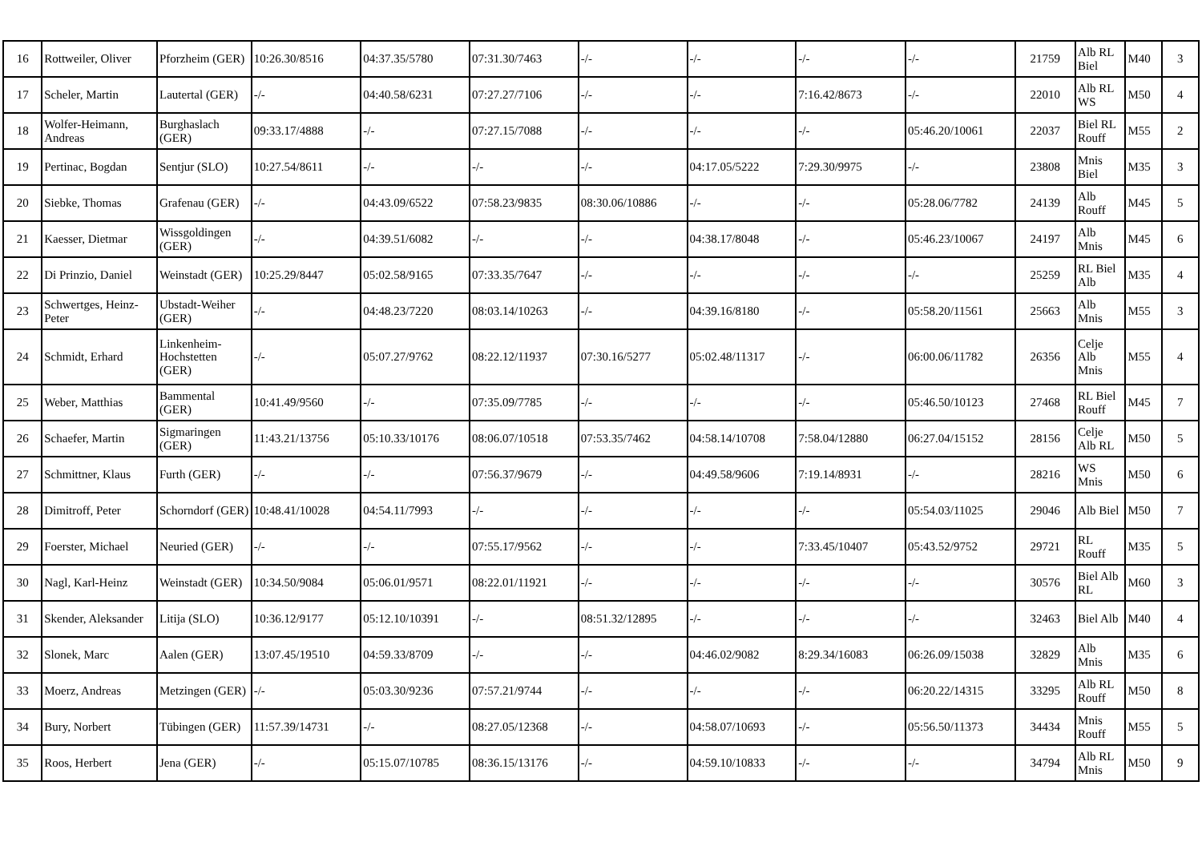| 16 | Rottweiler, Oliver | Pforzheim (GER) | 10:26.30/8516 | 04:37.35/5780 | 07:31.30/7463 | -/- | -/- | -/- | -/- | 21759 | Alb RL Biel | M40 | 3 |
| 17 | Scheler, Martin | Lautertal (GER) | -/- | 04:40.58/6231 | 07:27.27/7106 | -/- | -/- | 7:16.42/8673 | -/- | 22010 | Alb RL WS | M50 | 4 |
| 18 | Wolfer-Heimann, Andreas | Burghaslach (GER) | 09:33.17/4888 | -/- | 07:27.15/7088 | -/- | -/- | -/- | 05:46.20/10061 | 22037 | Biel RL Rouff | M55 | 2 |
| 19 | Pertinac, Bogdan | Sentjur (SLO) | 10:27.54/8611 | -/- | -/- | -/- | 04:17.05/5222 | 7:29.30/9975 | -/- | 23808 | Mnis Biel | M35 | 3 |
| 20 | Siebke, Thomas | Grafenau (GER) | -/- | 04:43.09/6522 | 07:58.23/9835 | 08:30.06/10886 | -/- | -/- | 05:28.06/7782 | 24139 | Alb Rouff | M45 | 5 |
| 21 | Kaesser, Dietmar | Wissgoldingen (GER) | -/- | 04:39.51/6082 | -/- | -/- | 04:38.17/8048 | -/- | 05:46.23/10067 | 24197 | Alb Mnis | M45 | 6 |
| 22 | Di Prinzio, Daniel | Weinstadt (GER) | 10:25.29/8447 | 05:02.58/9165 | 07:33.35/7647 | -/- | -/- | -/- | -/- | 25259 | RL Biel Alb | M35 | 4 |
| 23 | Schwertges, Heinz-Peter | Ubstadt-Weiher (GER) | -/- | 04:48.23/7220 | 08:03.14/10263 | -/- | 04:39.16/8180 | -/- | 05:58.20/11561 | 25663 | Alb Mnis | M55 | 3 |
| 24 | Schmidt, Erhard | Linkenheim-Hochstetten (GER) | -/- | 05:07.27/9762 | 08:22.12/11937 | 07:30.16/5277 | 05:02.48/11317 | -/- | 06:00.06/11782 | 26356 | Celje Alb Mnis | M55 | 4 |
| 25 | Weber, Matthias | Bammental (GER) | 10:41.49/9560 | -/- | 07:35.09/7785 | -/- | -/- | -/- | 05:46.50/10123 | 27468 | RL Biel Rouff | M45 | 7 |
| 26 | Schaefer, Martin | Sigmaringen (GER) | 11:43.21/13756 | 05:10.33/10176 | 08:06.07/10518 | 07:53.35/7462 | 04:58.14/10708 | 7:58.04/12880 | 06:27.04/15152 | 28156 | Celje Alb RL | M50 | 5 |
| 27 | Schmittner, Klaus | Furth (GER) | -/- | -/- | 07:56.37/9679 | -/- | 04:49.58/9606 | 7:19.14/8931 | -/- | 28216 | WS Mnis | M50 | 6 |
| 28 | Dimitroff, Peter | Schorndorf (GER) | 10:48.41/10028 | 04:54.11/7993 | -/- | -/- | -/- | -/- | 05:54.03/11025 | 29046 | Alb Biel | M50 | 7 |
| 29 | Foerster, Michael | Neuried (GER) | -/- | -/- | 07:55.17/9562 | -/- | -/- | 7:33.45/10407 | 05:43.52/9752 | 29721 | RL Rouff | M35 | 5 |
| 30 | Nagl, Karl-Heinz | Weinstadt (GER) | 10:34.50/9084 | 05:06.01/9571 | 08:22.01/11921 | -/- | -/- | -/- | -/- | 30576 | Biel Alb RL | M60 | 3 |
| 31 | Skender, Aleksander | Litija (SLO) | 10:36.12/9177 | 05:12.10/10391 | -/- | 08:51.32/12895 | -/- | -/- | -/- | 32463 | Biel Alb | M40 | 4 |
| 32 | Slonek, Marc | Aalen (GER) | 13:07.45/19510 | 04:59.33/8709 | -/- | -/- | 04:46.02/9082 | 8:29.34/16083 | 06:26.09/15038 | 32829 | Alb Mnis | M35 | 6 |
| 33 | Moerz, Andreas | Metzingen (GER) | -/- | 05:03.30/9236 | 07:57.21/9744 | -/- | -/- | -/- | 06:20.22/14315 | 33295 | Alb RL Rouff | M50 | 8 |
| 34 | Bury, Norbert | Tübingen (GER) | 11:57.39/14731 | -/- | 08:27.05/12368 | -/- | 04:58.07/10693 | -/- | 05:56.50/11373 | 34434 | Mnis Rouff | M55 | 5 |
| 35 | Roos, Herbert | Jena (GER) | -/- | 05:15.07/10785 | 08:36.15/13176 | -/- | 04:59.10/10833 | -/- | -/- | 34794 | Alb RL Mnis | M50 | 9 |